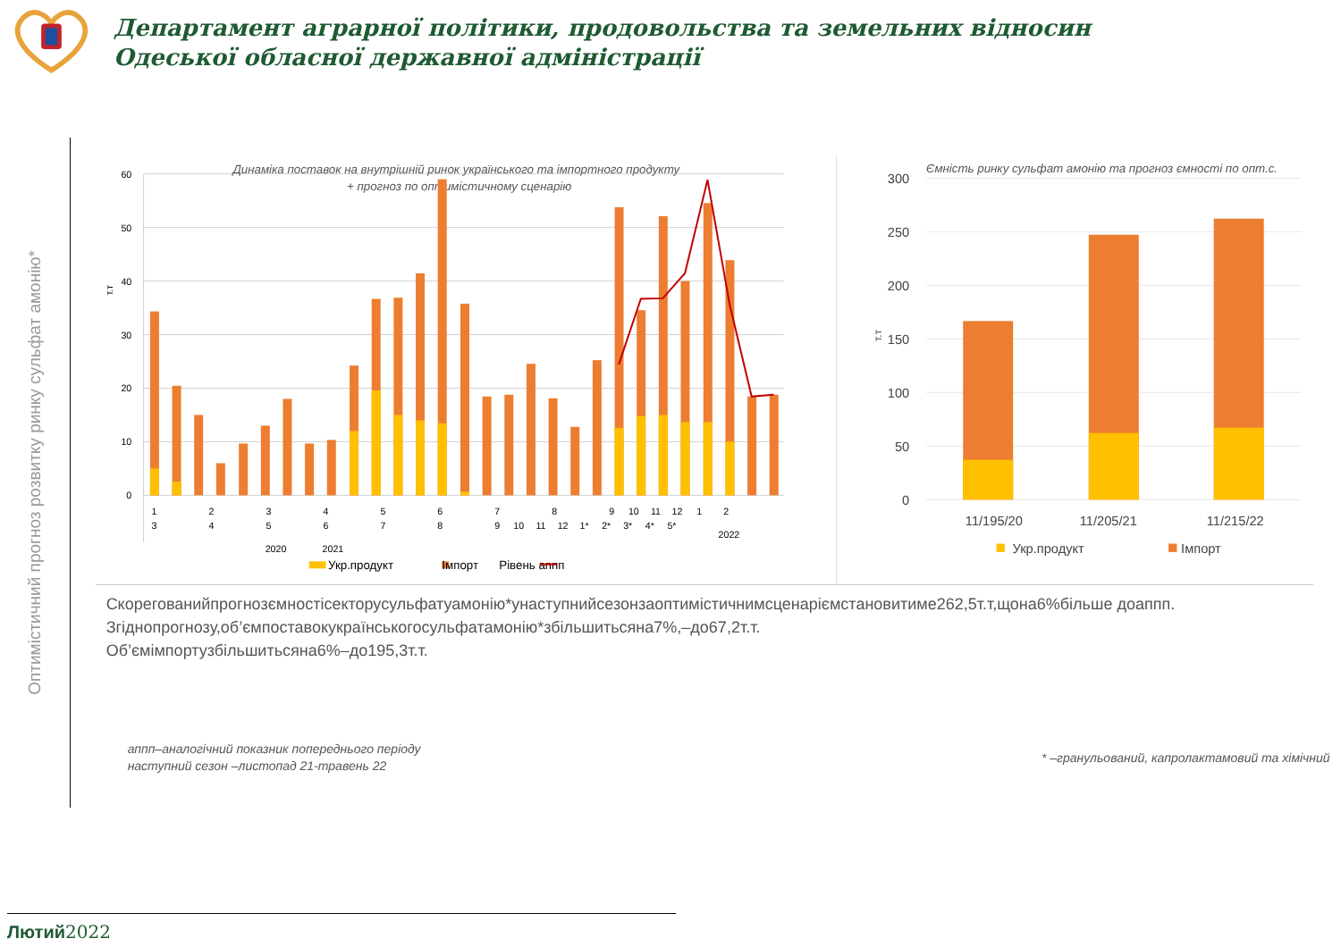Департамент аграрної політики, продовольства та земельних відносин
Одеської обласної державної адміністрації
Оптимістичний прогноз розвитку ринку сульфат амонію*
60
50
40
30
20
10
0
т.т
Динаміка поставок на внутрішній ринок українського та імпортного продукту
+ прогноз по оптимістичному сценарію
1
3
2
4
3
5
4
6
5
7
6
8
7
9
10
11
12
1*
8
2*
9
3*
10
4*
11
5*
12
1
2
2022
2020
2021
Укр.продукт
Імпорт
Рівень аппп
Ємність ринку сульфат амонію та прогноз ємності по опт.с.
300
250
200
150
100
50
0
т.т
11/195/20
11/205/21
11/215/22
Укр.продукт
Імпорт
Скорегованийпрогнозємностісекторусульфатуамонію*унаступнийсезонзаоптимістичнимсценаріємстановитиме262,5т.т,щона6%більше доаппп.
Згіднопрогнозу,об’ємпоставокукраїнськогосульфатамонію*збільшитьсяна7%,–до67,2т.т.
Об’ємімпортузбільшитьсяна6%–до195,3т.т.
аппп–аналогічний показник попереднього періоду
наступний сезон –листопад 21-травень 22
* –гранульований, капролактамовий та хімічний
Лютий2022